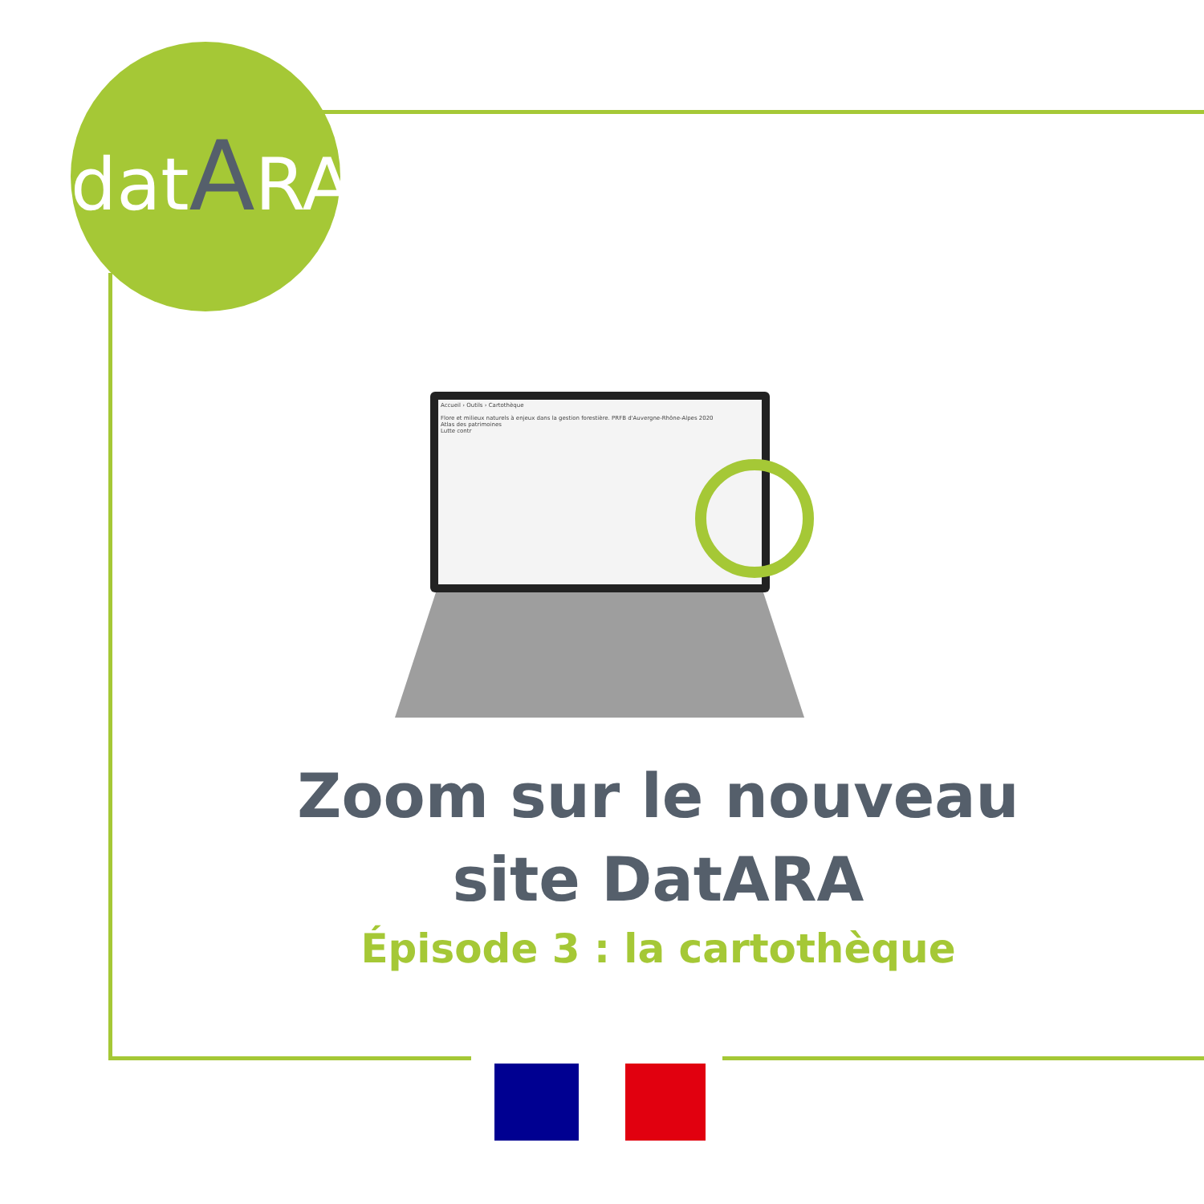datARA
Accueil › Outils › Cartothèque
Flore et milieux naturels à enjeux dans la gestion forestière. PRFB d'Auvergne-Rhône-Alpes 2020
Atlas des patrimoines
Lutte contr
Zoom sur le nouveau site DatARA
Épisode 3 : la cartothèque